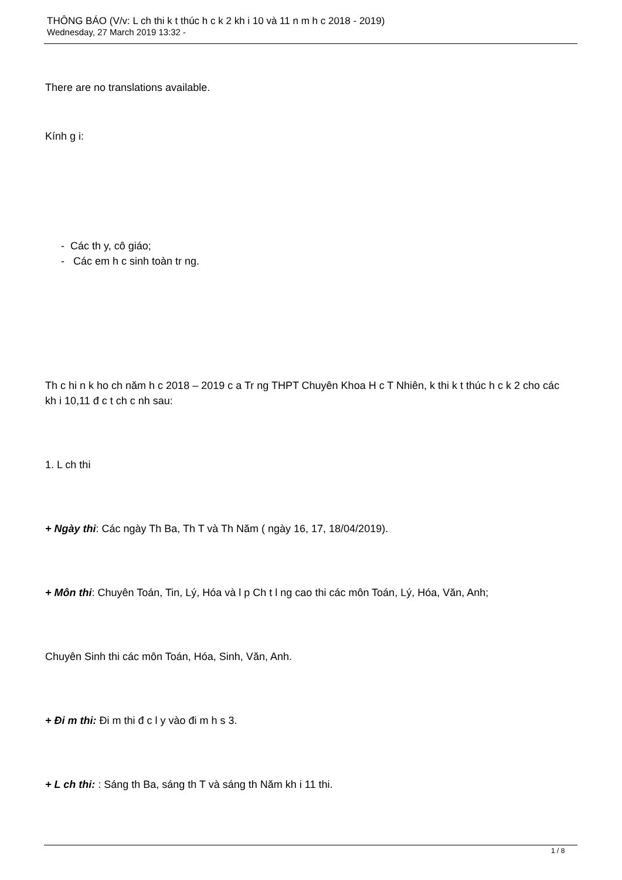THÔNG BÁO (V/v: L ch thi k t thúc h c k 2 kh i 10 và 11 n m h c 2018 - 2019)
Wednesday, 27 March 2019 13:32 -
There are no translations available.
Kính g i:
- Các th y, cô giáo;
- Các em h c sinh toàn tr ng.
Th c hi n k ho ch năm h c 2018 – 2019 c a Tr ng THPT Chuyên Khoa H c T Nhiên, k thi k t thúc h c k 2 cho các kh i 10,11 đ c t ch c nh sau:
1. L ch thi
+ Ngày thi: Các ngày Th Ba, Th T và Th Năm ( ngày 16, 17, 18/04/2019).
+ Môn thi: Chuyên Toán, Tin, Lý, Hóa và l p Ch t l ng cao thi các môn Toán, Lý, Hóa, Văn, Anh;
Chuyên Sinh thi các môn Toán, Hóa, Sinh, Văn, Anh.
+ Đi m thi: Đi m thi đ c l y vào đi m h s 3.
+ L ch thi: : Sáng th Ba, sáng th T và sáng th Năm kh i 11 thi.
1 / 8